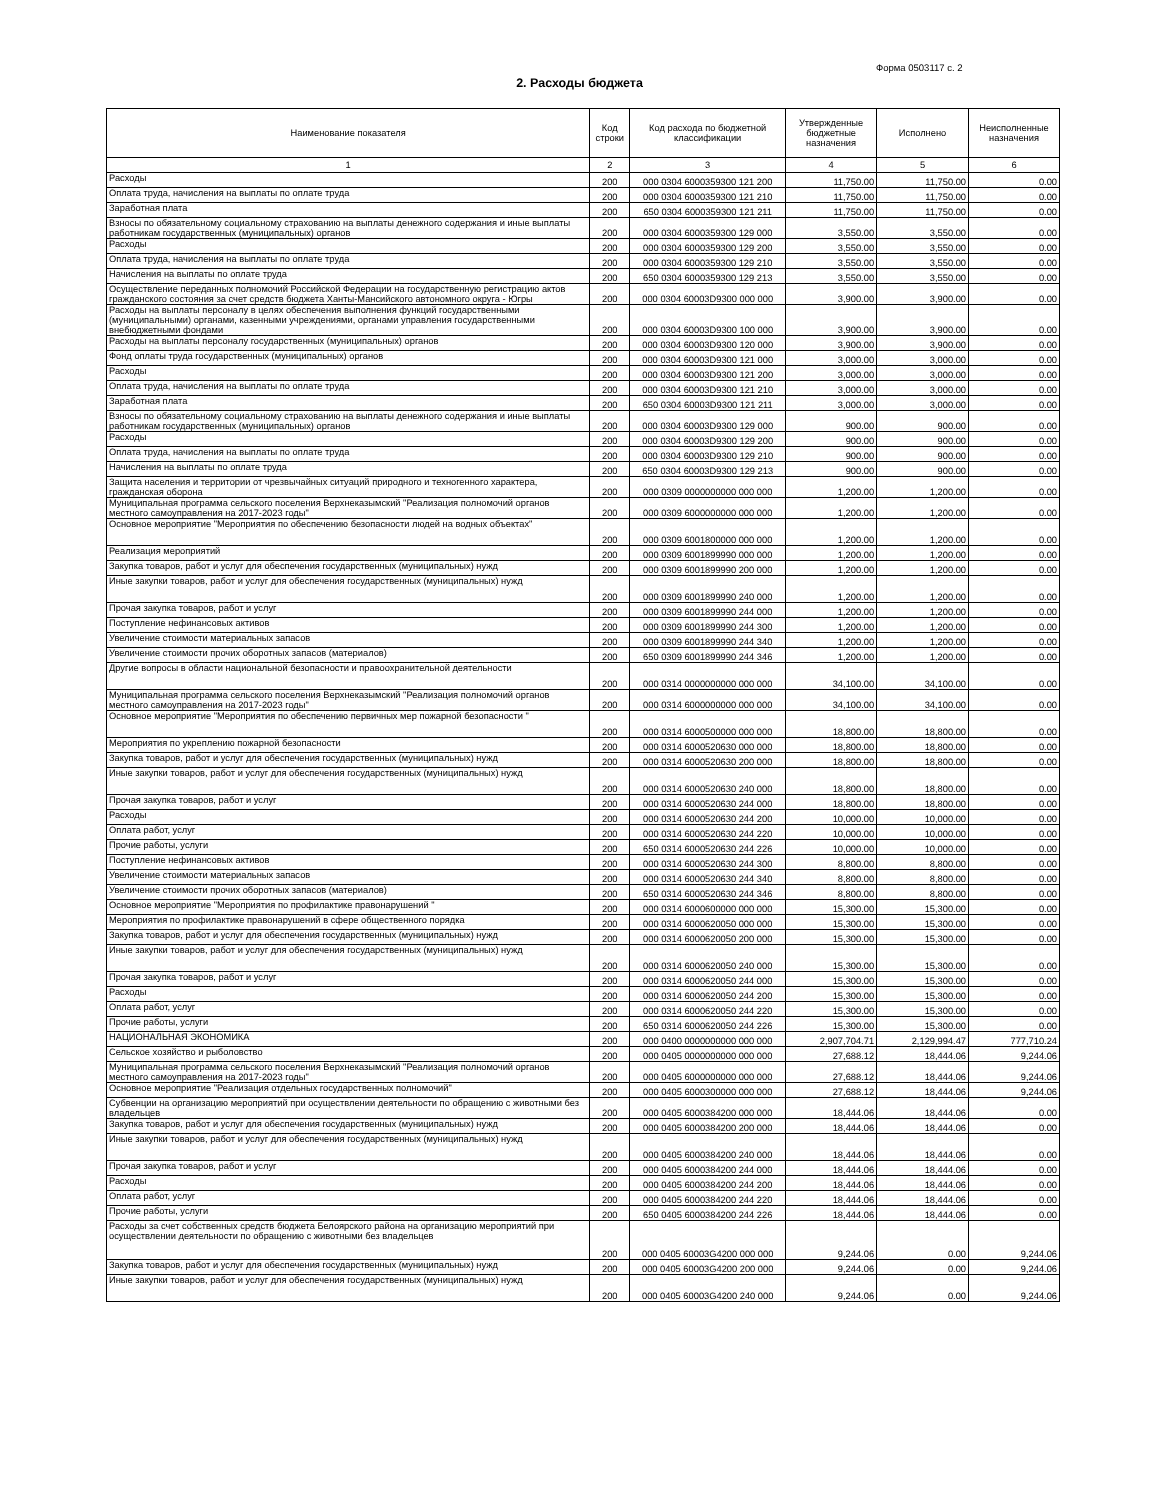Форма 0503117 с. 2
2. Расходы бюджета
| Наименование показателя | Код строки | Код расхода по бюджетной классификации | Утвержденные бюджетные назначения | Исполнено | Неисполненные назначения |
| --- | --- | --- | --- | --- | --- |
| 1 | 2 | 3 | 4 | 5 | 6 |
| Расходы | 200 | 000 0304 6000359300 121 200 | 11,750.00 | 11,750.00 | 0.00 |
| Оплата труда, начисления на выплаты по оплате труда | 200 | 000 0304 6000359300 121 210 | 11,750.00 | 11,750.00 | 0.00 |
| Заработная плата | 200 | 650 0304 6000359300 121 211 | 11,750.00 | 11,750.00 | 0.00 |
| Взносы по обязательному социальному страхованию на выплаты денежного содержания и иные выплаты работникам государственных (муниципальных) органов | 200 | 000 0304 6000359300 129 000 | 3,550.00 | 3,550.00 | 0.00 |
| Расходы | 200 | 000 0304 6000359300 129 200 | 3,550.00 | 3,550.00 | 0.00 |
| Оплата труда, начисления на выплаты по оплате труда | 200 | 000 0304 6000359300 129 210 | 3,550.00 | 3,550.00 | 0.00 |
| Начисления на выплаты по оплате труда | 200 | 650 0304 6000359300 129 213 | 3,550.00 | 3,550.00 | 0.00 |
| Осуществление переданных полномочий Российской Федерации на государственную регистрацию актов гражданского состояния за счет средств бюджета Ханты-Мансийского автономного округа - Югры | 200 | 000 0304 60003D9300 000 000 | 3,900.00 | 3,900.00 | 0.00 |
| Расходы на выплаты персоналу в целях обеспечения выполнения функций государственными (муниципальными) органами, казенными учреждениями, органами управления государственными внебюджетными фондами | 200 | 000 0304 60003D9300 100 000 | 3,900.00 | 3,900.00 | 0.00 |
| Расходы на выплаты персоналу государственных (муниципальных) органов | 200 | 000 0304 60003D9300 120 000 | 3,900.00 | 3,900.00 | 0.00 |
| Фонд оплаты труда государственных (муниципальных) органов | 200 | 000 0304 60003D9300 121 000 | 3,000.00 | 3,000.00 | 0.00 |
| Расходы | 200 | 000 0304 60003D9300 121 200 | 3,000.00 | 3,000.00 | 0.00 |
| Оплата труда, начисления на выплаты по оплате труда | 200 | 000 0304 60003D9300 121 210 | 3,000.00 | 3,000.00 | 0.00 |
| Заработная плата | 200 | 650 0304 60003D9300 121 211 | 3,000.00 | 3,000.00 | 0.00 |
| Взносы по обязательному социальному страхованию на выплаты денежного содержания и иные выплаты работникам государственных (муниципальных) органов | 200 | 000 0304 60003D9300 129 000 | 900.00 | 900.00 | 0.00 |
| Расходы | 200 | 000 0304 60003D9300 129 200 | 900.00 | 900.00 | 0.00 |
| Оплата труда, начисления на выплаты по оплате труда | 200 | 000 0304 60003D9300 129 210 | 900.00 | 900.00 | 0.00 |
| Начисления на выплаты по оплате труда | 200 | 650 0304 60003D9300 129 213 | 900.00 | 900.00 | 0.00 |
| Защита населения и территории от чрезвычайных ситуаций природного и техногенного характера, гражданская оборона | 200 | 000 0309 0000000000 000 000 | 1,200.00 | 1,200.00 | 0.00 |
| Муниципальная программа сельского поселения Верхнеказымский "Реализация полномочий органов местного самоуправления на 2017-2023 годы" | 200 | 000 0309 6000000000 000 000 | 1,200.00 | 1,200.00 | 0.00 |
| Основное мероприятие "Мероприятия по обеспечению безопасности людей на водных объектах" | 200 | 000 0309 6001800000 000 000 | 1,200.00 | 1,200.00 | 0.00 |
| Реализация мероприятий | 200 | 000 0309 6001899990 000 000 | 1,200.00 | 1,200.00 | 0.00 |
| Закупка товаров, работ и услуг для обеспечения государственных (муниципальных) нужд | 200 | 000 0309 6001899990 200 000 | 1,200.00 | 1,200.00 | 0.00 |
| Иные закупки товаров, работ и услуг для обеспечения государственных (муниципальных) нужд | 200 | 000 0309 6001899990 240 000 | 1,200.00 | 1,200.00 | 0.00 |
| Прочая закупка товаров, работ и услуг | 200 | 000 0309 6001899990 244 000 | 1,200.00 | 1,200.00 | 0.00 |
| Поступление нефинансовых активов | 200 | 000 0309 6001899990 244 300 | 1,200.00 | 1,200.00 | 0.00 |
| Увеличение стоимости материальных запасов | 200 | 000 0309 6001899990 244 340 | 1,200.00 | 1,200.00 | 0.00 |
| Увеличение стоимости прочих оборотных запасов (материалов) | 200 | 650 0309 6001899990 244 346 | 1,200.00 | 1,200.00 | 0.00 |
| Другие вопросы в области национальной безопасности и правоохранительной деятельности | 200 | 000 0314 0000000000 000 000 | 34,100.00 | 34,100.00 | 0.00 |
| Муниципальная программа сельского поселения Верхнеказымский "Реализация полномочий органов местного самоуправления на 2017-2023 годы" | 200 | 000 0314 6000000000 000 000 | 34,100.00 | 34,100.00 | 0.00 |
| Основное мероприятие "Мероприятия по обеспечению первичных мер пожарной безопасности " | 200 | 000 0314 6000500000 000 000 | 18,800.00 | 18,800.00 | 0.00 |
| Мероприятия по укреплению пожарной безопасности | 200 | 000 0314 6000520630 000 000 | 18,800.00 | 18,800.00 | 0.00 |
| Закупка товаров, работ и услуг для обеспечения государственных (муниципальных) нужд | 200 | 000 0314 6000520630 200 000 | 18,800.00 | 18,800.00 | 0.00 |
| Иные закупки товаров, работ и услуг для обеспечения государственных (муниципальных) нужд | 200 | 000 0314 6000520630 240 000 | 18,800.00 | 18,800.00 | 0.00 |
| Прочая закупка товаров, работ и услуг | 200 | 000 0314 6000520630 244 000 | 18,800.00 | 18,800.00 | 0.00 |
| Расходы | 200 | 000 0314 6000520630 244 200 | 10,000.00 | 10,000.00 | 0.00 |
| Оплата работ, услуг | 200 | 000 0314 6000520630 244 220 | 10,000.00 | 10,000.00 | 0.00 |
| Прочие работы, услуги | 200 | 650 0314 6000520630 244 226 | 10,000.00 | 10,000.00 | 0.00 |
| Поступление нефинансовых активов | 200 | 000 0314 6000520630 244 300 | 8,800.00 | 8,800.00 | 0.00 |
| Увеличение стоимости материальных запасов | 200 | 000 0314 6000520630 244 340 | 8,800.00 | 8,800.00 | 0.00 |
| Увеличение стоимости прочих оборотных запасов (материалов) | 200 | 650 0314 6000520630 244 346 | 8,800.00 | 8,800.00 | 0.00 |
| Основное мероприятие "Мероприятия по профилактике правонарушений " | 200 | 000 0314 6000600000 000 000 | 15,300.00 | 15,300.00 | 0.00 |
| Мероприятия по профилактике правонарушений в сфере общественного порядка | 200 | 000 0314 6000620050 000 000 | 15,300.00 | 15,300.00 | 0.00 |
| Закупка товаров, работ и услуг для обеспечения государственных (муниципальных) нужд | 200 | 000 0314 6000620050 200 000 | 15,300.00 | 15,300.00 | 0.00 |
| Иные закупки товаров, работ и услуг для обеспечения государственных (муниципальных) нужд | 200 | 000 0314 6000620050 240 000 | 15,300.00 | 15,300.00 | 0.00 |
| Прочая закупка товаров, работ и услуг | 200 | 000 0314 6000620050 244 000 | 15,300.00 | 15,300.00 | 0.00 |
| Расходы | 200 | 000 0314 6000620050 244 200 | 15,300.00 | 15,300.00 | 0.00 |
| Оплата работ, услуг | 200 | 000 0314 6000620050 244 220 | 15,300.00 | 15,300.00 | 0.00 |
| Прочие работы, услуги | 200 | 650 0314 6000620050 244 226 | 15,300.00 | 15,300.00 | 0.00 |
| НАЦИОНАЛЬНАЯ ЭКОНОМИКА | 200 | 000 0400 0000000000 000 000 | 2,907,704.71 | 2,129,994.47 | 777,710.24 |
| Сельское хозяйство и рыболовство | 200 | 000 0405 0000000000 000 000 | 27,688.12 | 18,444.06 | 9,244.06 |
| Муниципальная программа сельского поселения Верхнеказымский "Реализация полномочий органов местного самоуправления на 2017-2023 годы" | 200 | 000 0405 6000000000 000 000 | 27,688.12 | 18,444.06 | 9,244.06 |
| Основное мероприятие "Реализация отдельных государственных полномочий" | 200 | 000 0405 6000300000 000 000 | 27,688.12 | 18,444.06 | 9,244.06 |
| Субвенции на организацию мероприятий при осуществлении деятельности по обращению с животными без владельцев | 200 | 000 0405 6000384200 000 000 | 18,444.06 | 18,444.06 | 0.00 |
| Закупка товаров, работ и услуг для обеспечения государственных (муниципальных) нужд | 200 | 000 0405 6000384200 200 000 | 18,444.06 | 18,444.06 | 0.00 |
| Иные закупки товаров, работ и услуг для обеспечения государственных (муниципальных) нужд | 200 | 000 0405 6000384200 240 000 | 18,444.06 | 18,444.06 | 0.00 |
| Прочая закупка товаров, работ и услуг | 200 | 000 0405 6000384200 244 000 | 18,444.06 | 18,444.06 | 0.00 |
| Расходы | 200 | 000 0405 6000384200 244 200 | 18,444.06 | 18,444.06 | 0.00 |
| Оплата работ, услуг | 200 | 000 0405 6000384200 244 220 | 18,444.06 | 18,444.06 | 0.00 |
| Прочие работы, услуги | 200 | 650 0405 6000384200 244 226 | 18,444.06 | 18,444.06 | 0.00 |
| Расходы за счет собственных средств бюджета Белоярского района на организацию мероприятий при осуществлении деятельности по обращению с животными без владельцев | 200 | 000 0405 60003G4200 000 000 | 9,244.06 | 0.00 | 9,244.06 |
| Закупка товаров, работ и услуг для обеспечения государственных (муниципальных) нужд | 200 | 000 0405 60003G4200 200 000 | 9,244.06 | 0.00 | 9,244.06 |
| Иные закупки товаров, работ и услуг для обеспечения государственных (муниципальных) нужд | 200 | 000 0405 60003G4200 240 000 | 9,244.06 | 0.00 | 9,244.06 |